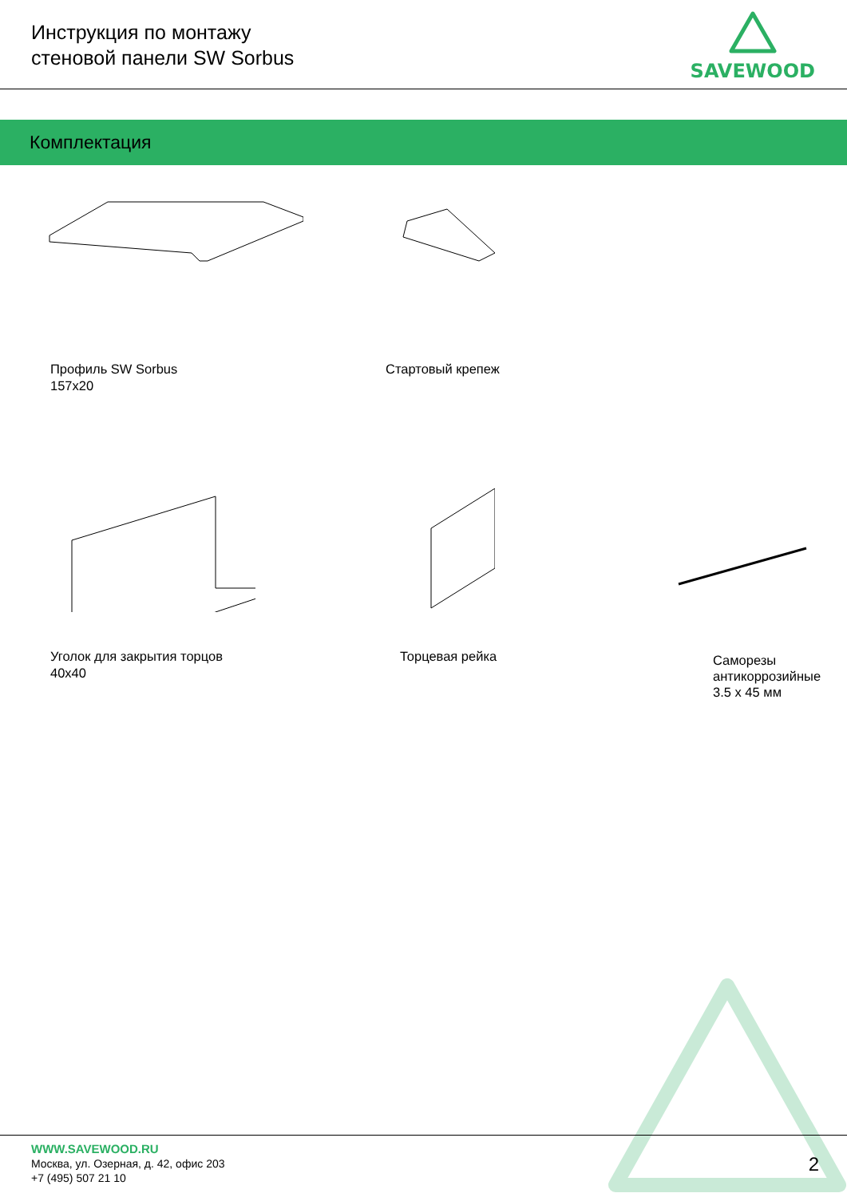Инструкция по монтажу
стеновой панели SW Sorbus
SAVEWOOD
Комплектация
Профиль SW Sorbus
157x20
Стартовый крепеж
Уголок для закрытия торцов
40x40
Торцевая рейка
Саморезы
антикоррозийные
3.5 x 45 мм
WWW.SAVEWOOD.RU
Москва, ул. Озерная, д. 42, офис 203
+7 (495) 507 21 10
2